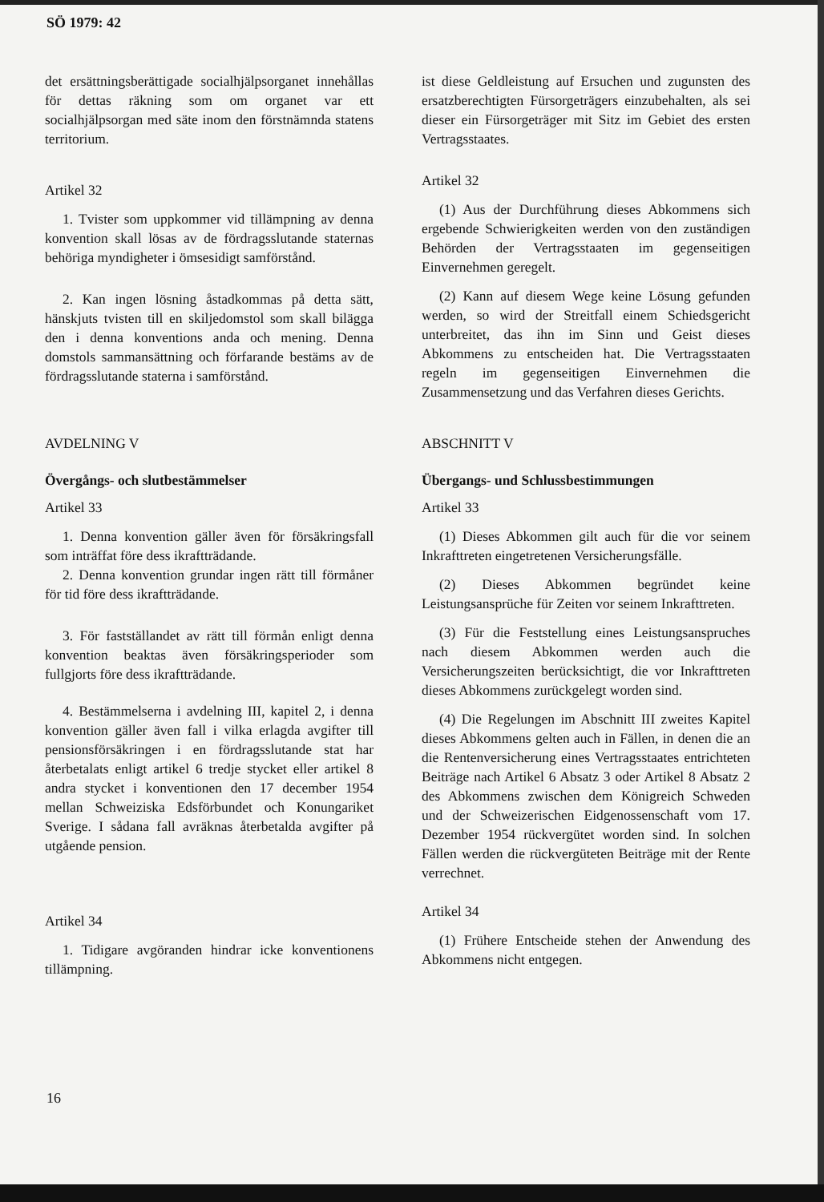SÖ 1979: 42
det ersättningsberättigade socialhjälpsorganet innehållas för dettas räkning som om organet var ett socialhjälpsorgan med säte inom den förstnämnda statens territorium.
Artikel 32
1. Tvister som uppkommer vid tillämpning av denna konvention skall lösas av de fördragsslutande staternas behöriga myndigheter i ömsesidigt samförstånd.
2. Kan ingen lösning åstadkommas på detta sätt, hänskjuts tvisten till en skiljedomstol som skall bilägga den i denna konventions anda och mening. Denna domstols sammansättning och förfarande bestäms av de fördragsslutande staterna i samförstånd.
AVDELNING V
Övergångs- och slutbestämmelser
Artikel 33
1. Denna konvention gäller även för försäkringsfall som inträffat före dess ikraftträdande.
2. Denna konvention grundar ingen rätt till förmåner för tid före dess ikraftträdande.
3. För fastställandet av rätt till förmån enligt denna konvention beaktas även försäkringsperioder som fullgjorts före dess ikraftträdande.
4. Bestämmelserna i avdelning III, kapitel 2, i denna konvention gäller även fall i vilka erlagda avgifter till pensionsförsäkringen i en fördragsslutande stat har återbetalats enligt artikel 6 tredje stycket eller artikel 8 andra stycket i konventionen den 17 december 1954 mellan Schweiziska Edsförbundet och Konungariket Sverige. I sådana fall avräknas återbetalda avgifter på utgående pension.
Artikel 34
1. Tidigare avgöranden hindrar icke konventionens tillämpning.
ist diese Geldleistung auf Ersuchen und zugunsten des ersatzberechtigten Fürsorgeträgers einzubehalten, als sei dieser ein Fürsorgeträger mit Sitz im Gebiet des ersten Vertragsstaates.
Artikel 32
(1) Aus der Durchführung dieses Abkommens sich ergebende Schwierigkeiten werden von den zuständigen Behörden der Vertragsstaaten im gegenseitigen Einvernehmen geregelt.
(2) Kann auf diesem Wege keine Lösung gefunden werden, so wird der Streitfall einem Schiedsgericht unterbreitet, das ihn im Sinn und Geist dieses Abkommens zu entscheiden hat. Die Vertragsstaaten regeln im gegenseitigen Einvernehmen die Zusammensetzung und das Verfahren dieses Gerichts.
ABSCHNITT V
Übergangs- und Schlussbestimmungen
Artikel 33
(1) Dieses Abkommen gilt auch für die vor seinem Inkrafttreten eingetretenen Versicherungsfälle.
(2) Dieses Abkommen begründet keine Leistungsansprüche für Zeiten vor seinem Inkrafttreten.
(3) Für die Feststellung eines Leistungsanspruches nach diesem Abkommen werden auch die Versicherungszeiten berücksichtigt, die vor Inkrafttreten dieses Abkommens zurückgelegt worden sind.
(4) Die Regelungen im Abschnitt III zweites Kapitel dieses Abkommens gelten auch in Fällen, in denen die an die Rentenversicherung eines Vertragsstaates entrichteten Beiträge nach Artikel 6 Absatz 3 oder Artikel 8 Absatz 2 des Abkommens zwischen dem Königreich Schweden und der Schweizerischen Eidgenossenschaft vom 17. Dezember 1954 rückvergütet worden sind. In solchen Fällen werden die rückvergüteten Beiträge mit der Rente verrechnet.
Artikel 34
(1) Frühere Entscheide stehen der Anwendung des Abkommens nicht entgegen.
16